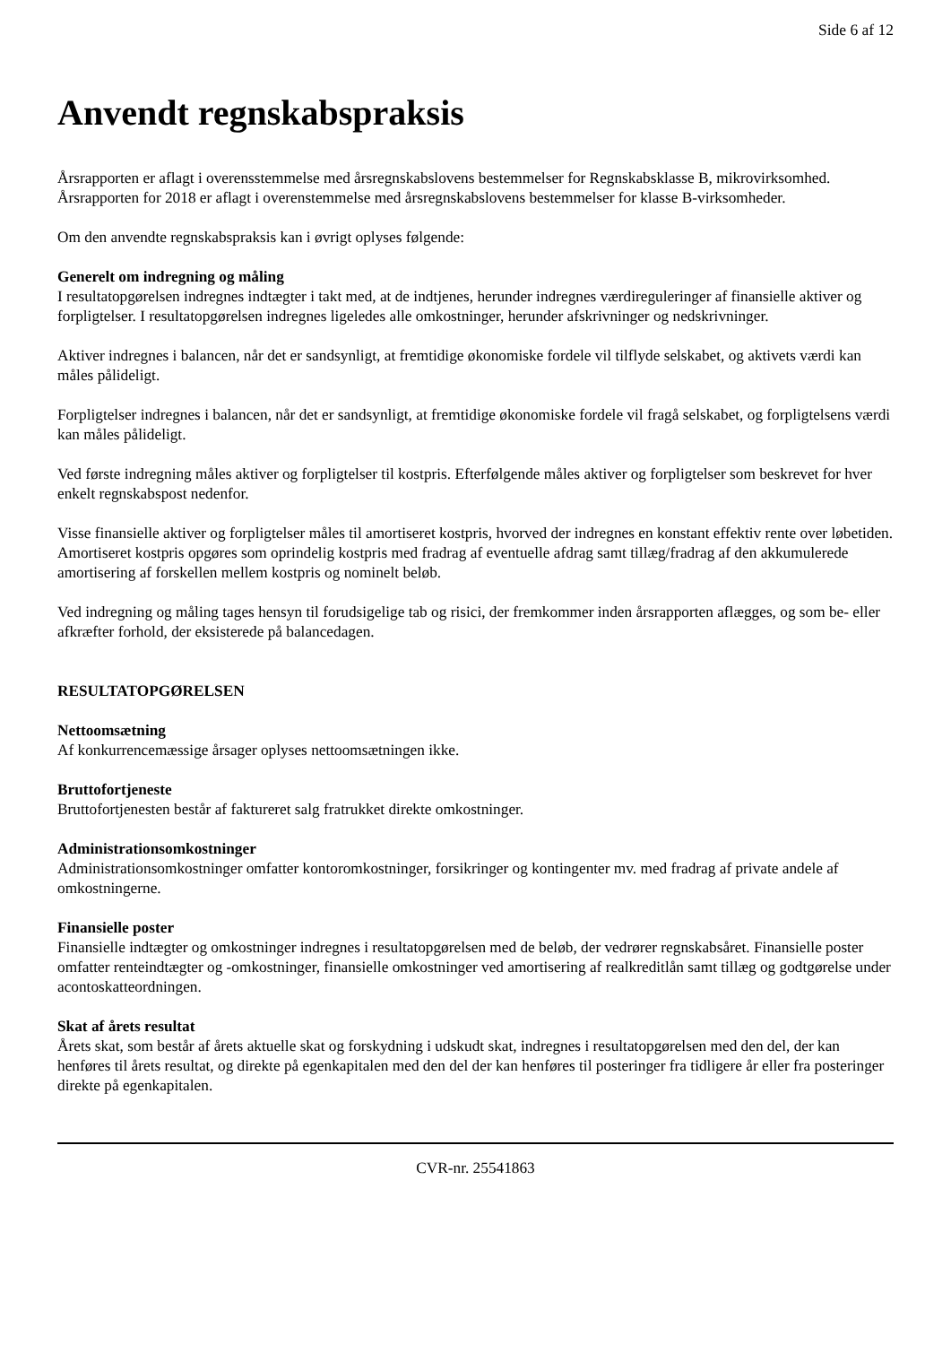Side 6 af 12
Anvendt regnskabspraksis
Årsrapporten er aflagt i overensstemmelse med årsregnskabslovens bestemmelser for Regnskabsklasse B, mikrovirksomhed.
Årsrapporten for 2018 er aflagt i overenstemmelse med årsregnskabslovens bestemmelser for klasse B-virksomheder.
Om den anvendte regnskabspraksis kan i øvrigt oplyses følgende:
Generelt om indregning og måling
I resultatopgørelsen indregnes indtægter i takt med, at de indtjenes, herunder indregnes værdireguleringer af finansielle aktiver og forpligtelser. I resultatopgørelsen indregnes ligeledes alle omkostninger, herunder afskrivninger og nedskrivninger.
Aktiver indregnes i balancen, når det er sandsynligt, at fremtidige økonomiske fordele vil tilflyde selskabet, og aktivets værdi kan måles pålideligt.
Forpligtelser indregnes i balancen, når det er sandsynligt, at fremtidige økonomiske fordele vil fragå selskabet, og forpligtelsens værdi kan måles pålideligt.
Ved første indregning måles aktiver og forpligtelser til kostpris. Efterfølgende måles aktiver og forpligtelser som beskrevet for hver enkelt regnskabspost nedenfor.
Visse finansielle aktiver og forpligtelser måles til amortiseret kostpris, hvorved der indregnes en konstant effektiv rente over løbetiden. Amortiseret kostpris opgøres som oprindelig kostpris med fradrag af eventuelle afdrag samt tillæg/fradrag af den akkumulerede amortisering af forskellen mellem kostpris og nominelt beløb.
Ved indregning og måling tages hensyn til forudsigelige tab og risici, der fremkommer inden årsrapporten aflægges, og som be- eller afkræfter forhold, der eksisterede på balancedagen.
RESULTATOPGØRELSEN
Nettoomsætning
Af konkurrencemæssige årsager oplyses nettoomsætningen ikke.
Bruttofortjeneste
Bruttofortjenesten består af faktureret salg fratrukket direkte omkostninger.
Administrationsomkostninger
Administrationsomkostninger omfatter kontoromkostninger, forsikringer og kontingenter mv. med fradrag af private andele af omkostningerne.
Finansielle poster
Finansielle indtægter og omkostninger indregnes i resultatopgørelsen med de beløb, der vedrører regnskabsåret. Finansielle poster omfatter renteindtægter og -omkostninger, finansielle omkostninger ved amortisering af realkreditlån samt tillæg og godtgørelse under acontoskatteordningen.
Skat af årets resultat
Årets skat, som består af årets aktuelle skat og forskydning i udskudt skat, indregnes i resultatopgørelsen med den del, der kan henføres til årets resultat, og direkte på egenkapitalen med den del der kan henføres til posteringer fra tidligere år eller fra posteringer direkte på egenkapitalen.
CVR-nr. 25541863